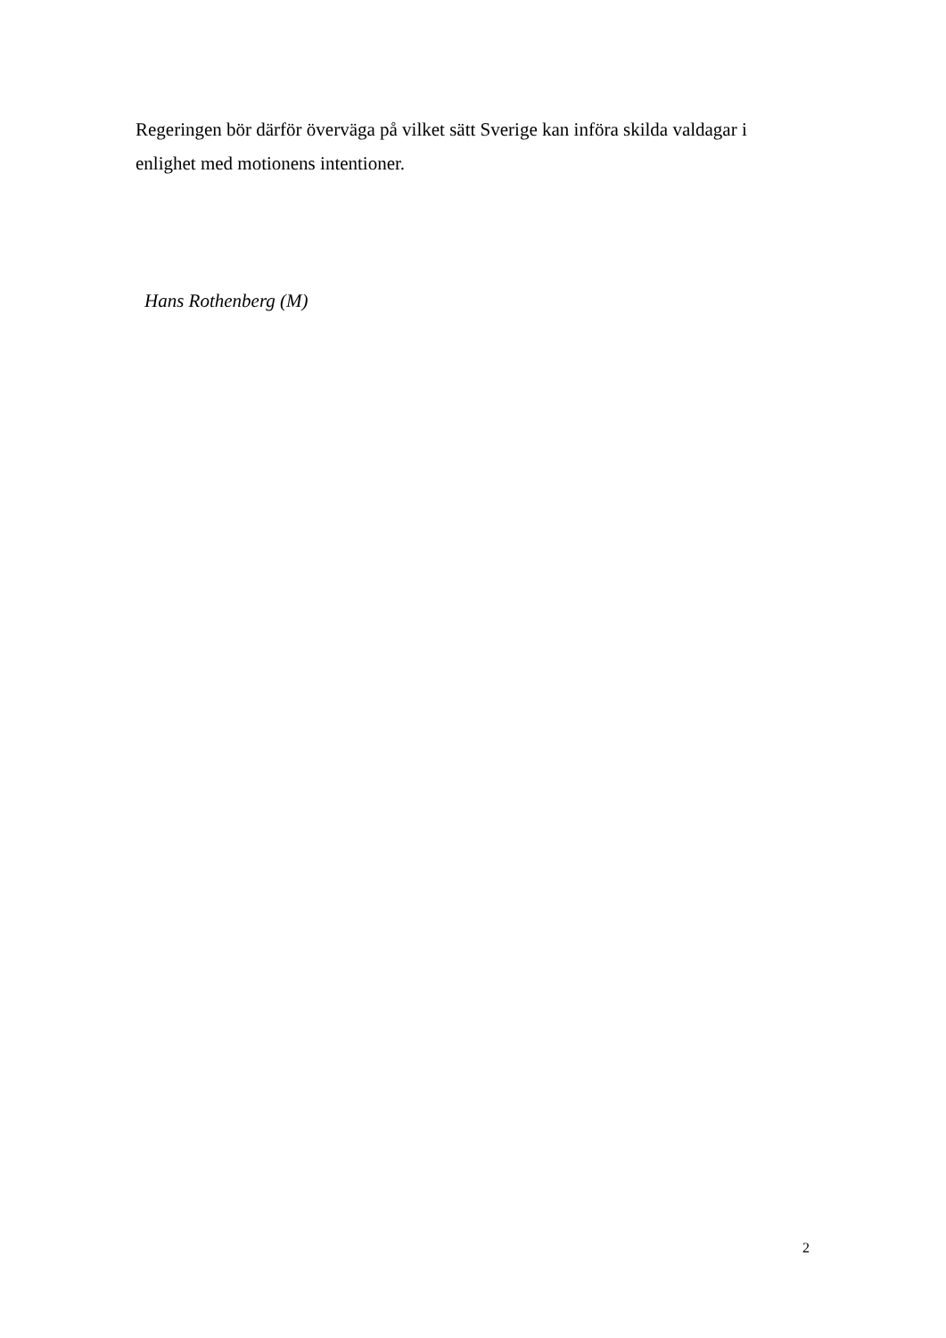Regeringen bör därför överväga på vilket sätt Sverige kan införa skilda valdagar i enlighet med motionens intentioner.
Hans Rothenberg (M)
2